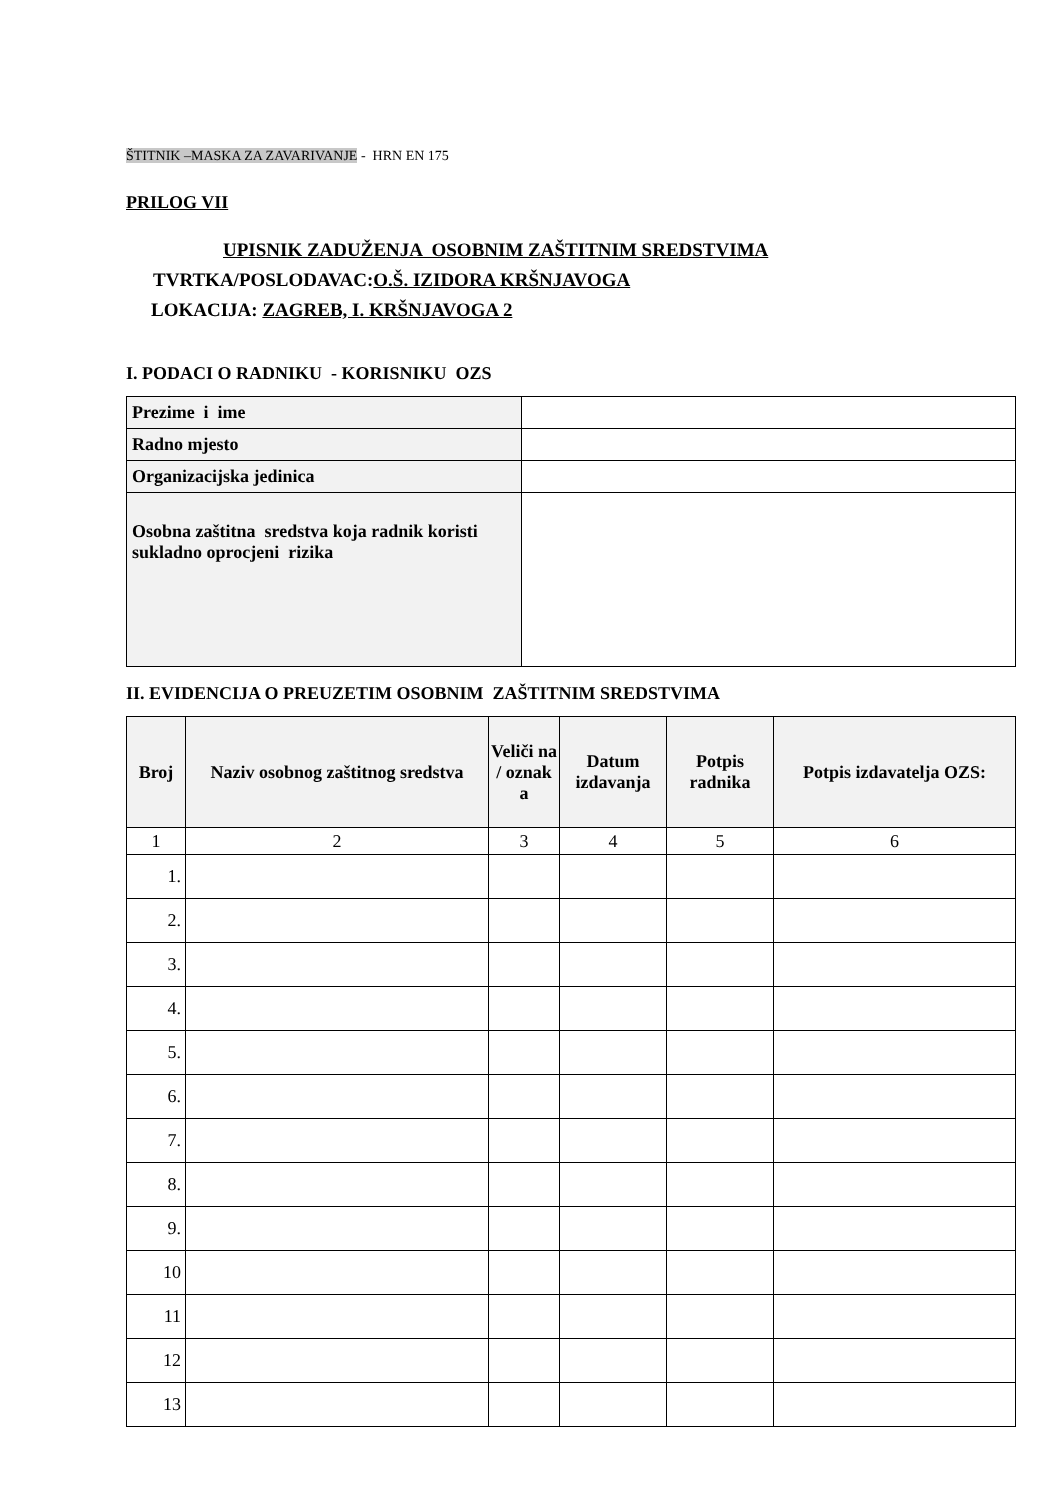ŠTITNIK –MASKA ZA ZAVARIVANJE - HRN EN 175
PRILOG VII
UPISNIK ZADUŽENJA OSOBNIM ZAŠTITNIM SREDSTVIMA
TVRTKA/POSLODAVAC:O.Š. IZIDORA KRŠNJAVOGA
LOKACIJA: ZAGREB, I. KRŠNJAVOGA 2
I. PODACI O RADNIKU - KORISNIKU OZS
| Prezime i ime | |
| Radno mjesto | |
| Organizacijska jedinica | |
| Osobna zaštitna sredstva koja radnik koristi sukladno oprocjeni rizika | |
II. EVIDENCIJA O PREUZETIM OSOBNIM ZAŠTITNIM SREDSTVIMA
| Broj | Naziv osobnog zaštitnog sredstva | Veliči na / oznak a | Datum izdavanja | Potpis radnika | Potpis izdavatelja OZS: |
| --- | --- | --- | --- | --- | --- |
| 1 | 2 | 3 | 4 | 5 | 6 |
| 1. | | | | | |
| 2. | | | | | |
| 3. | | | | | |
| 4. | | | | | |
| 5. | | | | | |
| 6. | | | | | |
| 7. | | | | | |
| 8. | | | | | |
| 9. | | | | | |
| 10 | | | | | |
| 11 | | | | | |
| 12 | | | | | |
| 13 | | | | | |